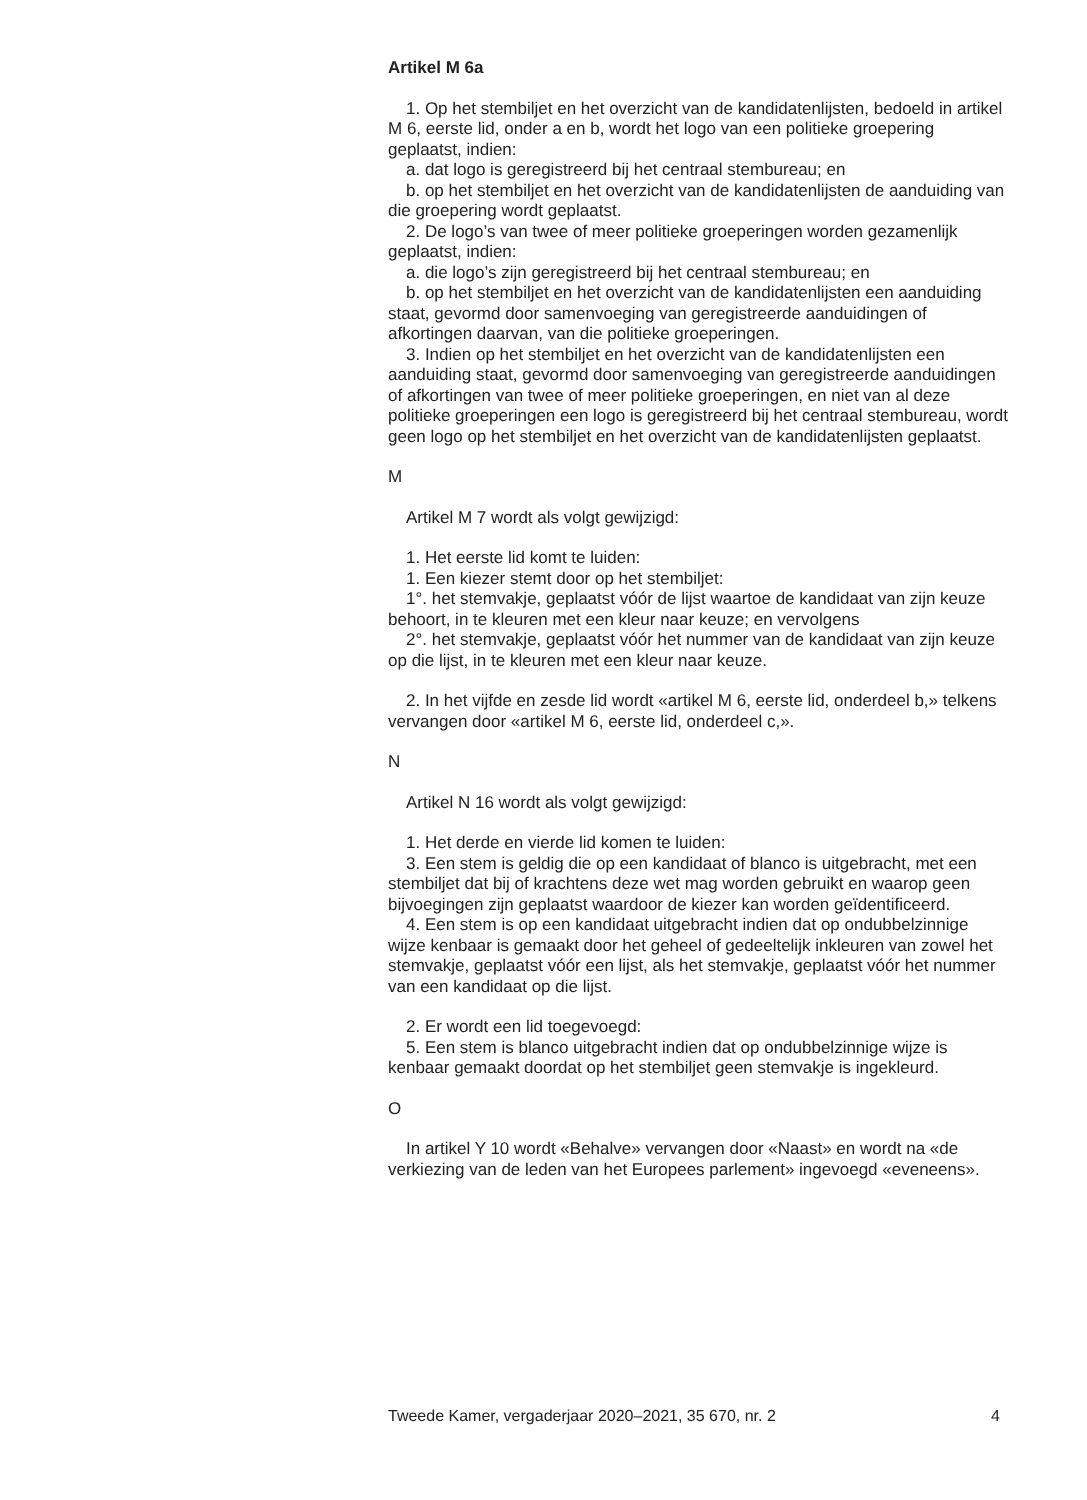Artikel M 6a
1. Op het stembiljet en het overzicht van de kandidatenlijsten, bedoeld in artikel M 6, eerste lid, onder a en b, wordt het logo van een politieke groepering geplaatst, indien:
a. dat logo is geregistreerd bij het centraal stembureau; en
b. op het stembiljet en het overzicht van de kandidatenlijsten de aanduiding van die groepering wordt geplaatst.
2. De logo’s van twee of meer politieke groeperingen worden gezamenlijk geplaatst, indien:
a. die logo’s zijn geregistreerd bij het centraal stembureau; en
b. op het stembiljet en het overzicht van de kandidatenlijsten een aanduiding staat, gevormd door samenvoeging van geregistreerde aanduidingen of afkortingen daarvan, van die politieke groeperingen.
3. Indien op het stembiljet en het overzicht van de kandidatenlijsten een aanduiding staat, gevormd door samenvoeging van geregistreerde aanduidingen of afkortingen van twee of meer politieke groeperingen, en niet van al deze politieke groeperingen een logo is geregistreerd bij het centraal stembureau, wordt geen logo op het stembiljet en het overzicht van de kandidatenlijsten geplaatst.
M
Artikel M 7 wordt als volgt gewijzigd:
1. Het eerste lid komt te luiden:
1. Een kiezer stemt door op het stembiljet:
1°. het stemvakje, geplaatst vóór de lijst waartoe de kandidaat van zijn keuze behoort, in te kleuren met een kleur naar keuze; en vervolgens
2°. het stemvakje, geplaatst vóór het nummer van de kandidaat van zijn keuze op die lijst, in te kleuren met een kleur naar keuze.
2. In het vijfde en zesde lid wordt «artikel M 6, eerste lid, onderdeel b,» telkens vervangen door «artikel M 6, eerste lid, onderdeel c,».
N
Artikel N 16 wordt als volgt gewijzigd:
1. Het derde en vierde lid komen te luiden:
3. Een stem is geldig die op een kandidaat of blanco is uitgebracht, met een stembiljet dat bij of krachtens deze wet mag worden gebruikt en waarop geen bijvoegingen zijn geplaatst waardoor de kiezer kan worden geïdentificeerd.
4. Een stem is op een kandidaat uitgebracht indien dat op ondubbelzinnige wijze kenbaar is gemaakt door het geheel of gedeeltelijk inkleuren van zowel het stemvakje, geplaatst vóór een lijst, als het stemvakje, geplaatst vóór het nummer van een kandidaat op die lijst.
2. Er wordt een lid toegevoegd:
5. Een stem is blanco uitgebracht indien dat op ondubbelzinnige wijze is kenbaar gemaakt doordat op het stembiljet geen stemvakje is ingekleurd.
O
In artikel Y 10 wordt «Behalve» vervangen door «Naast» en wordt na «de verkiezing van de leden van het Europees parlement» ingevoegd «eveneens».
Tweede Kamer, vergaderjaar 2020–2021, 35 670, nr. 2 4